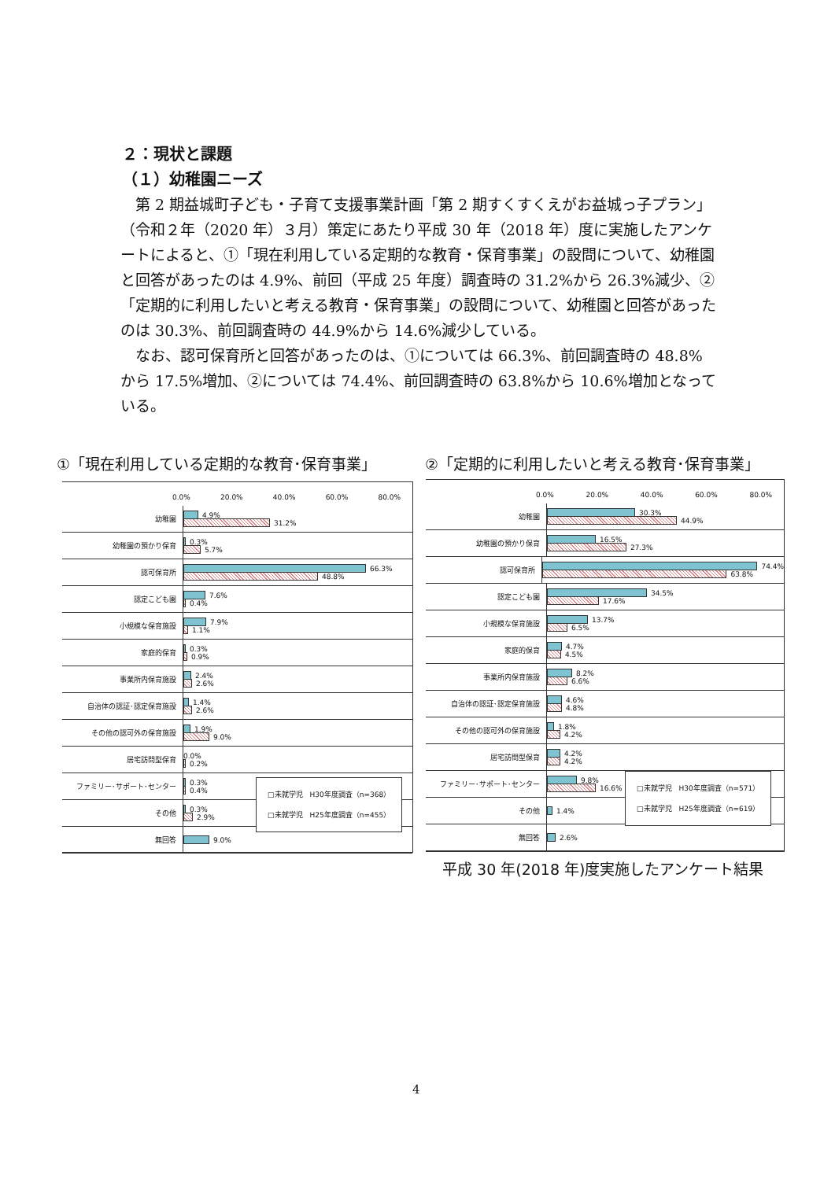２：現状と課題
（１）幼稚園ニーズ
　第 2 期益城町子ども・子育て支援事業計画「第 2 期すくすくえがお益城っ子プラン」（令和２年（2020 年）３月）策定にあたり平成 30 年（2018 年）度に実施したアンケートによると、①「現在利用している定期的な教育・保育事業」の設問について、幼稚園と回答があったのは 4.9%、前回（平成 25 年度）調査時の 31.2%から 26.3%減少、②「定期的に利用したいと考える教育・保育事業」の設問について、幼稚園と回答があったのは 30.3%、前回調査時の 44.9%から 14.6%減少している。
　なお、認可保育所と回答があったのは、①については 66.3%、前回調査時の 48.8%から 17.5%増加、②については 74.4%、前回調査時の 63.8%から 10.6%増加となっている。
①「現在利用している定期的な教育･保育事業」
②「定期的に利用したいと考える教育･保育事業」
0.0% 20.0% 40.0% 60.0% 80.0%
幼稚園
4.9%
31.2%
幼稚園の預かり保育
0.3%
5.7%
認可保育所
66.3%
48.8%
認定こども園
7.6%
0.4%
小規模な保育施設
7.9%
1.1%
家庭的保育
0.3%
0.9%
事業所内保育施設
2.4%
2.6%
自治体の認証･認定保育施設
1.4%
2.6%
その他の認可外の保育施設
1.9%
9.0%
居宅訪問型保育
0.0%
0.2%
ファミリー･サポート･センター
0.3%
0.4%
その他
0.3%
2.9%
無回答
9.0%
□未就学児　H30年度調査（n=368）
□未就学児　H25年度調査（n=455）
0.0% 20.0% 40.0% 60.0% 80.0%
幼稚園
30.3%
44.9%
幼稚園の預かり保育
16.5%
27.3%
認可保育所
74.4%
63.8%
認定こども園
34.5%
17.6%
小規模な保育施設
13.7%
6.5%
家庭的保育
4.7%
4.5%
事業所内保育施設
8.2%
6.6%
自治体の認証･認定保育施設
4.6%
4.8%
その他の認可外の保育施設
1.8%
4.2%
居宅訪問型保育
4.2%
4.2%
ファミリー･サポート･センター
9.8%
16.6%
その他
1.4%
無回答
2.6%
□未就学児　H30年度調査（n=571）
□未就学児　H25年度調査（n=619）
平成 30 年(2018 年)度実施したアンケート結果
4